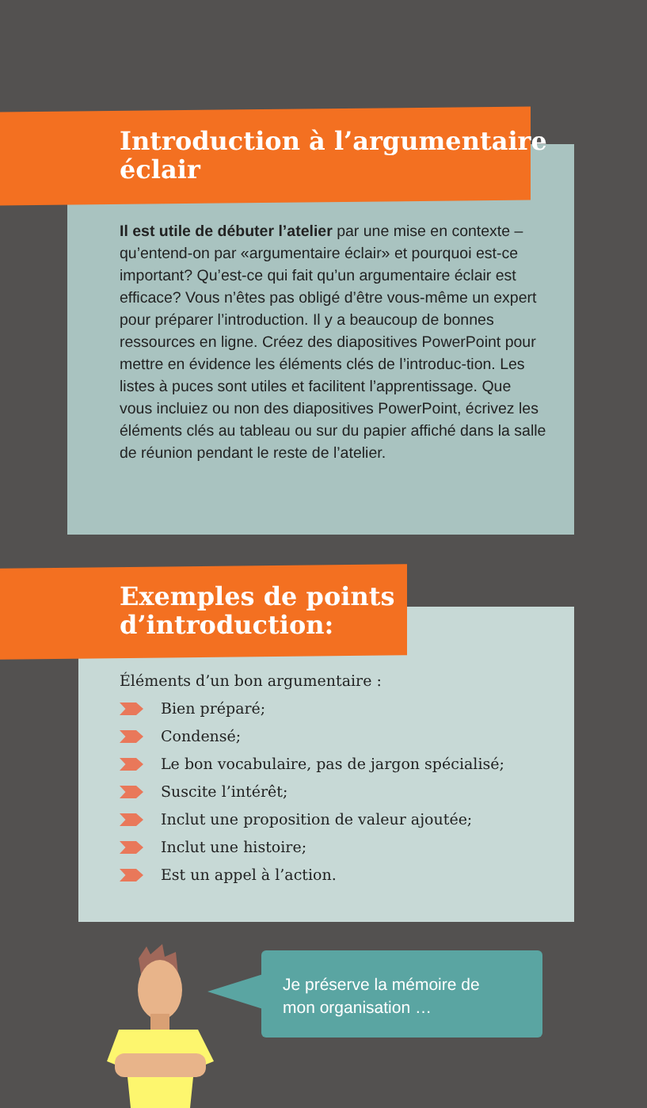Introduction à l’argumentaire
éclair
Il est utile de débuter l’atelier par une mise en contexte – qu’entend-on par «argumentaire éclair» et pourquoi est-ce important? Qu’est-ce qui fait qu’un argumentaire éclair est efficace? Vous n’êtes pas obligé d’être vous-même un expert pour préparer l’introduction. Il y a beaucoup de bonnes ressources en ligne. Créez des diapositives PowerPoint pour mettre en évidence les éléments clés de l’introduc-tion. Les listes à puces sont utiles et facilitent l’apprentissage. Que vous incluiez ou non des diapositives PowerPoint, écrivez les éléments clés au tableau ou sur du papier affiché dans la salle de réunion pendant le reste de l’atelier.
Exemples de points
d’introduction:
Éléments d’un bon argumentaire :
Bien préparé;
Condensé;
Le bon vocabulaire, pas de jargon spécialisé;
Suscite l’intérêt;
Inclut une proposition de valeur ajoutée;
Inclut une histoire;
Est un appel à l’action.
Je préserve la mémoire de
mon organisation …